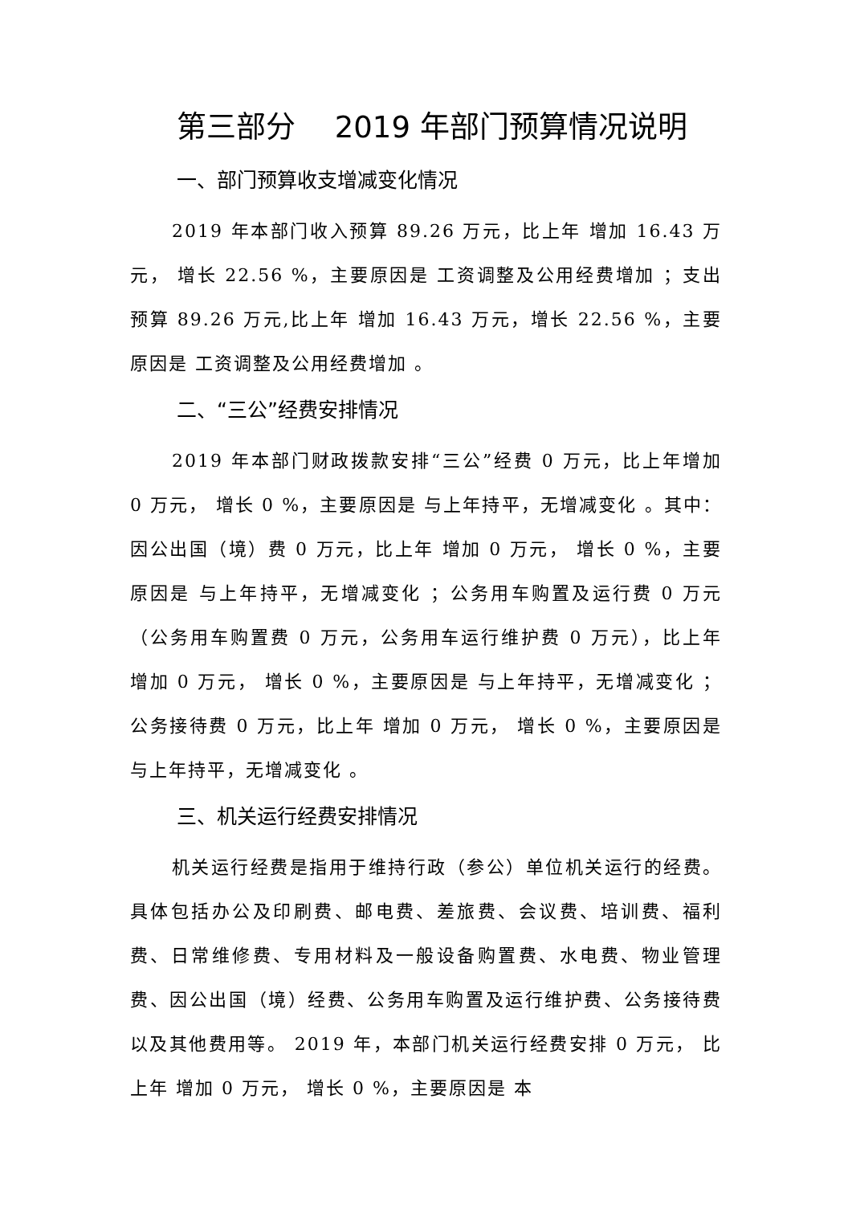第三部分　 2019 年部门预算情况说明
一、部门预算收支增减变化情况
2019 年本部门收入预算 89.26 万元，比上年 增加 16.43 万元， 增长 22.56 %，主要原因是 工资调整及公用经费增加 ；支出预算 89.26 万元,比上年 增加 16.43 万元，增长 22.56 %，主要原因是 工资调整及公用经费增加 。
二、“三公”经费安排情况
2019 年本部门财政拨款安排“三公”经费 0 万元，比上年增加 0 万元， 增长 0 %，主要原因是 与上年持平，无增减变化 。其中：因公出国（境）费 0 万元，比上年 增加 0 万元， 增长 0 %，主要原因是 与上年持平，无增减变化 ；公务用车购置及运行费 0 万元（公务用车购置费 0 万元，公务用车运行维护费 0 万元），比上年 增加 0 万元， 增长 0 %，主要原因是 与上年持平，无增减变化 ；公务接待费 0 万元，比上年 增加 0 万元， 增长 0 %，主要原因是 与上年持平，无增减变化 。
三、机关运行经费安排情况
机关运行经费是指用于维持行政（参公）单位机关运行的经费。具体包括办公及印刷费、邮电费、差旅费、会议费、培训费、福利费、日常维修费、专用材料及一般设备购置费、水电费、物业管理费、因公出国（境）经费、公务用车购置及运行维护费、公务接待费以及其他费用等。 2019 年，本部门机关运行经费安排 0 万元， 比上年 增加 0 万元， 增长 0 %，主要原因是 本